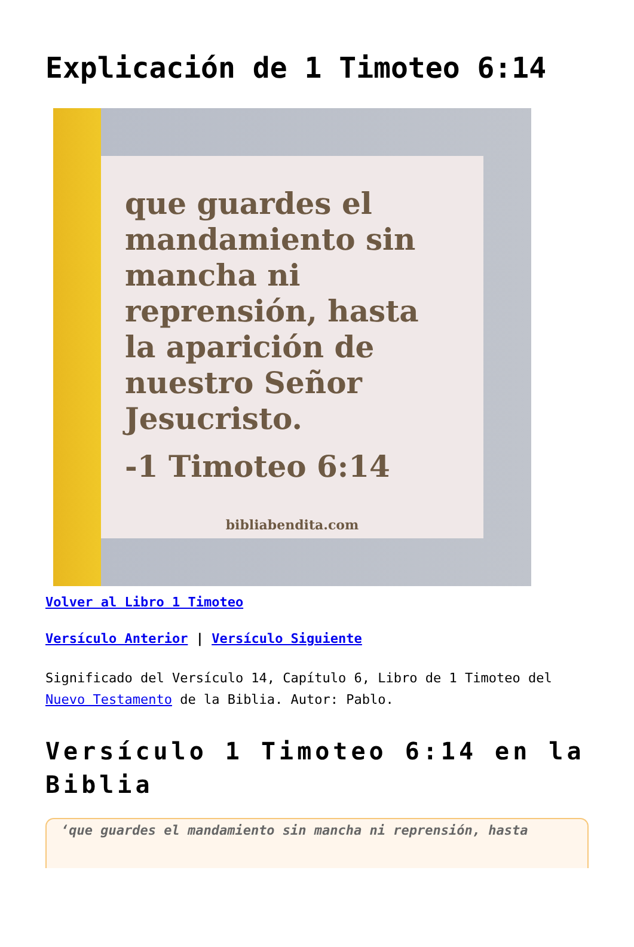Explicación de 1 Timoteo 6:14
que guardes el mandamiento sin mancha ni reprensión, hasta la aparición de nuestro Señor Jesucristo.
-1 Timoteo 6:14
bibliabendita.com
Volver al Libro 1 Timoteo
Versículo Anterior | Versículo Siguiente
Significado del Versículo 14, Capítulo 6, Libro de 1 Timoteo del Nuevo Testamento de la Biblia. Autor: Pablo.
Versículo 1 Timoteo 6:14 en la Biblia
‘que guardes el mandamiento sin mancha ni reprensión, hasta